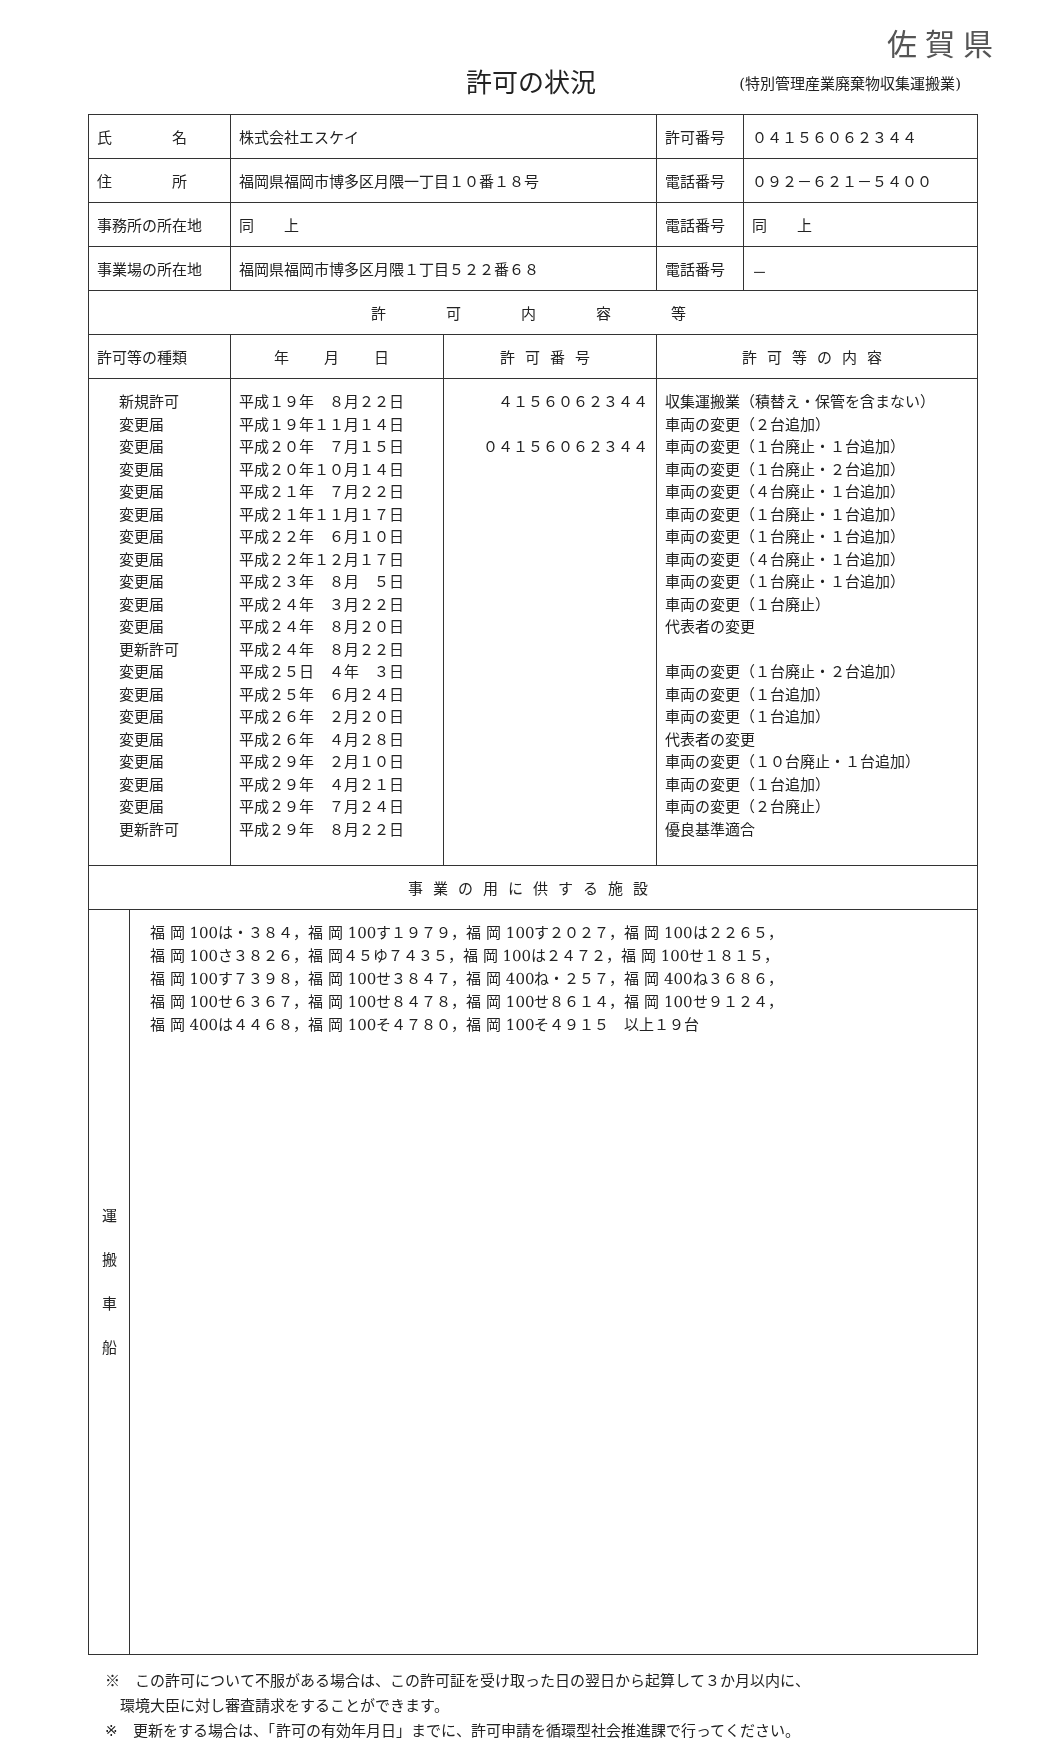佐賀県
許可の状況
(特別管理産業廃棄物収集運搬業)
| 氏 名 | 株式会社エスケイ | | 許可番号 | ０４１５６０６２３４４ |
| 住 所 | 福岡県福岡市博多区月隈一丁目１０番１８号 | | 電話番号 | ０９２－６２１－５４００ |
| 事務所の所在地 | 同 上 | | 電話番号 | 同 上 |
| 事業場の所在地 | 福岡県福岡市博多区月隈１丁目５２２番６８ | | 電話番号 | － |
| 許 可 内 容 等 | | | | |
| 許可等の種類 | 年 月 日 | 許可番号 | 許可等の内容 | |
| 新規許可 変更届 変更届 変更届 変更届 変更届 変更届 変更届 変更届 変更届 変更届 更新許可 変更届 変更届 変更届 変更届 変更届 変更届 変更届 更新許可 | 平成１９年 ８月２２日 平成１９年１１月１４日 平成２０年 ７月１５日 平成２０年１０月１４日 平成２１年 ７月２２日 平成２１年１１月１７日 平成２２年 ６月１０日 平成２２年１２月１７日 平成２３年 ８月 ５日 平成２４年 ３月２２日 平成２４年 ８月２０日 平成２４年 ８月２２日 平成２５日 ４年 ３日 平成２５年 ６月２４日 平成２６年 ２月２０日 平成２６年 ４月２８日 平成２９年 ２月１０日 平成２９年 ４月２１日 平成２９年 ７月２４日 平成２９年 ８月２２日 | ４１５６０６２３４４ ０４１５６０６２３４４ | 収集運搬業（積替え・保管を含まない） 車両の変更（２台追加） 車両の変更（１台廃止・１台追加） 車両の変更（１台廃止・２台追加） 車両の変更（４台廃止・１台追加） 車両の変更（１台廃止・１台追加） 車両の変更（１台廃止・１台追加） 車両の変更（４台廃止・１台追加） 車両の変更（１台廃止・１台追加） 車両の変更（１台廃止） 代表者の変更 車両の変更（１台廃止・２台追加） 車両の変更（１台追加） 車両の変更（１台追加） 代表者の変更 車両の変更（１０台廃止・１台追加） 車両の変更（１台追加） 車両の変更（２台廃止） 優良基準適合 | |
| 事業の用に供する施設 | | | | |
| / 運 搬 車 船 / 福 岡 100は・３８４，福 岡 100す１９７９，福 岡 100す２０２７，福 岡 100は２２６５， 福 岡 100さ３８２６，福 岡４５ゆ７４３５，福 岡 100は２４７２，福 岡 100せ１８１５， 福 岡 100す７３９８，福 岡 100せ３８４７，福 岡 400ね・２５７，福 岡 400ね３６８６， 福 岡 100せ６３６７，福 岡 100せ８４７８，福 岡 100せ８６１４，福 岡 100せ９１２４， 福 岡 400は４４６８，福 岡 100そ４７８０，福 岡 100そ４９１５ 以上１９台 / | | | | |
※　この許可について不服がある場合は、この許可証を受け取った日の翌日から起算して３か月以内に、
　環境大臣に対し審査請求をすることができます。
※　更新をする場合は、「許可の有効年月日」までに、許可申請を循環型社会推進課で行ってください。